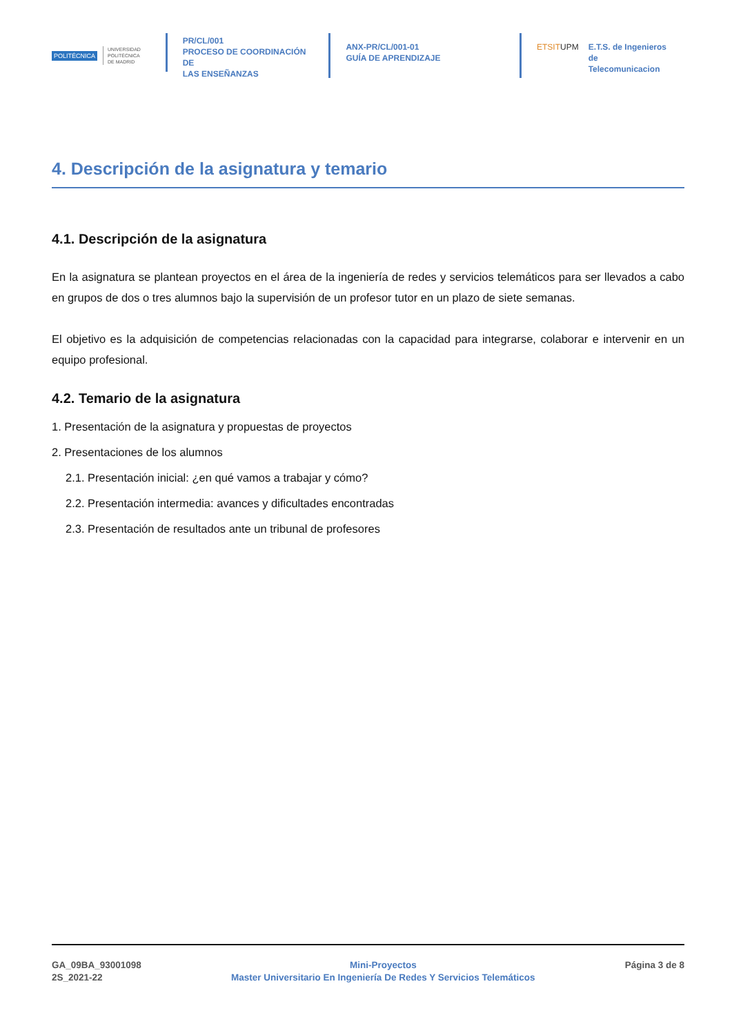POLITÉCNICA UNIVERSIDAD
POLITÉCNICA
DE MADRID
PR/CL/001
PROCESO DE COORDINACIÓN DE
LAS ENSEÑANZAS
ANX-PR/CL/001-01
GUÍA DE APRENDIZAJE
ETSITUPM E.T.S. de Ingenieros de
Telecomunicacion
4. Descripción de la asignatura y temario
4.1. Descripción de la asignatura
En la asignatura se plantean proyectos en el área de la ingeniería de redes y servicios telemáticos para ser llevados a cabo en grupos de dos o tres alumnos bajo la supervisión de un profesor tutor en un plazo de siete semanas.
El objetivo es la adquisición de competencias relacionadas con la capacidad para integrarse, colaborar e intervenir en un equipo profesional.
4.2. Temario de la asignatura
1. Presentación de la asignatura y propuestas de proyectos
2. Presentaciones de los alumnos
2.1. Presentación inicial: ¿en qué vamos a trabajar y cómo?
2.2. Presentación intermedia: avances y dificultades encontradas
2.3. Presentación de resultados ante un tribunal de profesores
GA_09BA_93001098
2S_2021-22
Mini-Proyectos
Master Universitario En Ingeniería De Redes Y Servicios Telemáticos
Página 3 de 8